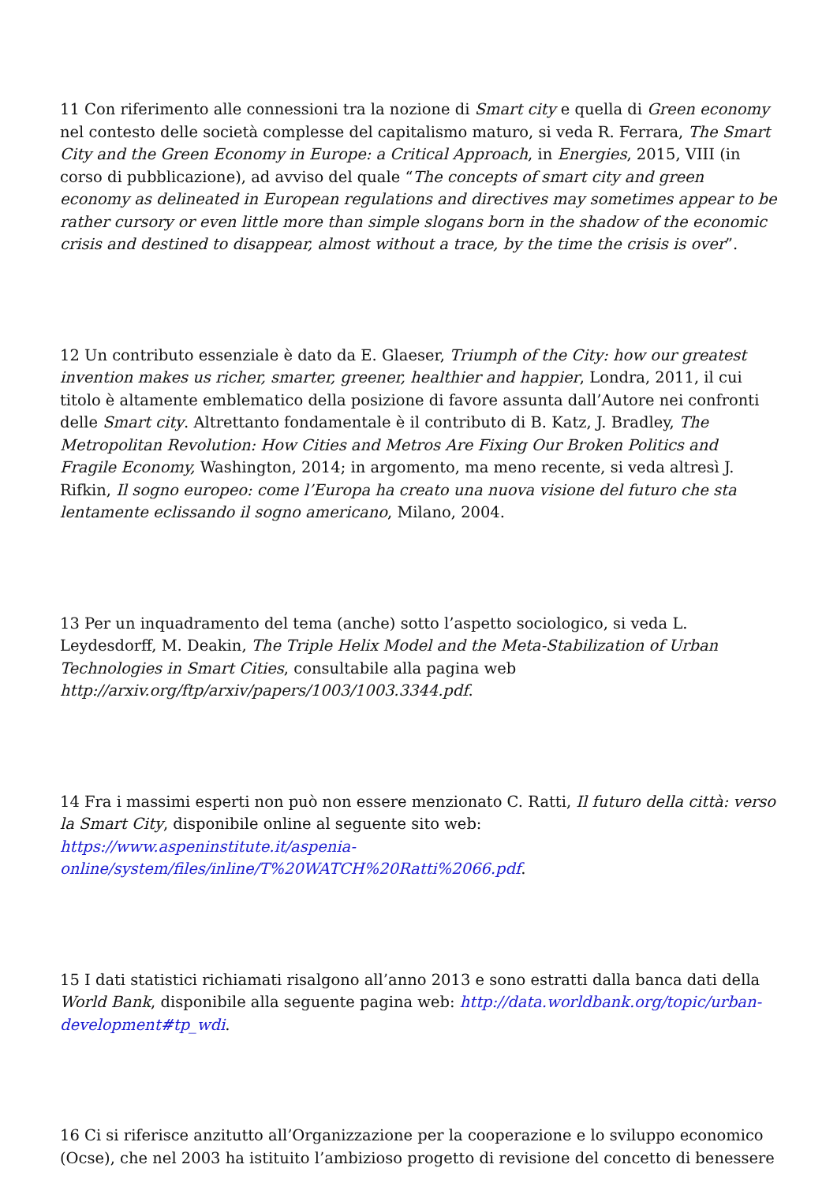11 Con riferimento alle connessioni tra la nozione di Smart city e quella di Green economy nel contesto delle società complesse del capitalismo maturo, si veda R. Ferrara, The Smart City and the Green Economy in Europe: a Critical Approach, in Energies, 2015, VIII (in corso di pubblicazione), ad avviso del quale “The concepts of smart city and green economy as delineated in European regulations and directives may sometimes appear to be rather cursory or even little more than simple slogans born in the shadow of the economic crisis and destined to disappear, almost without a trace, by the time the crisis is over”.
12 Un contributo essenziale è dato da E. Glaeser, Triumph of the City: how our greatest invention makes us richer, smarter, greener, healthier and happier, Londra, 2011, il cui titolo è altamente emblematico della posizione di favore assunta dall’Autore nei confronti delle Smart city. Altrettanto fondamentale è il contributo di B. Katz, J. Bradley, The Metropolitan Revolution: How Cities and Metros Are Fixing Our Broken Politics and Fragile Economy, Washington, 2014; in argomento, ma meno recente, si veda altresì J. Rifkin, Il sogno europeo: come l’Europa ha creato una nuova visione del futuro che sta lentamente eclissando il sogno americano, Milano, 2004.
13 Per un inquadramento del tema (anche) sotto l’aspetto sociologico, si veda L. Leydesdorff, M. Deakin, The Triple Helix Model and the Meta-Stabilization of Urban Technologies in Smart Cities, consultabile alla pagina web http://arxiv.org/ftp/arxiv/papers/1003/1003.3344.pdf.
14 Fra i massimi esperti non può non essere menzionato C. Ratti, Il futuro della città: verso la Smart City, disponibile online al seguente sito web: https://www.aspeninstitute.it/aspenia-online/system/files/inline/T%20WATCH%20Ratti%2066.pdf.
15 I dati statistici richiamati risalgono all’anno 2013 e sono estratti dalla banca dati della World Bank, disponibile alla seguente pagina web: http://data.worldbank.org/topic/urban-development#tp_wdi.
16 Ci si riferisce anzitutto all’Organizzazione per la cooperazione e lo sviluppo economico (Ocse), che nel 2003 ha istituito l’ambizioso progetto di revisione del concetto di benessere